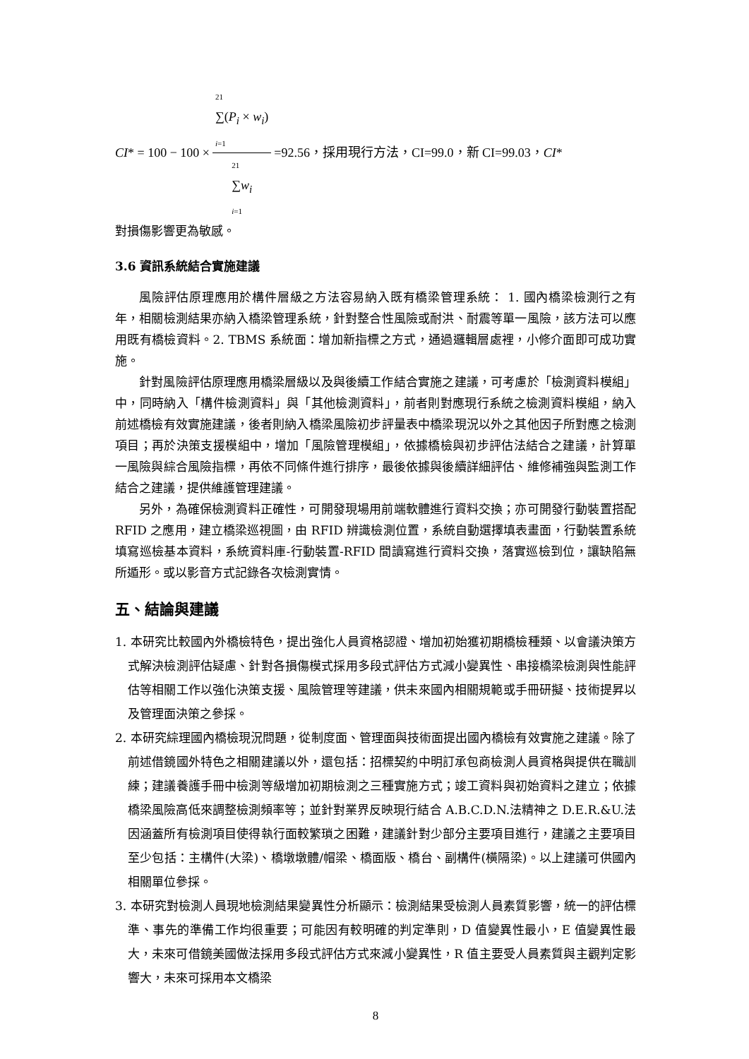CI * = 100 − 100 × 21
∑(P<sub>i</sub> × w<sub>i</sub>)
i=1 21
∑w<sub>i</sub>
i=1 =92.56，採用現行方法，CI=99.0，新 CI=99.03， CI *
對損傷影響更為敏感。
3.6 資訊系統結合實施建議
風險評估原理應用於構件層級之方法容易納入既有橋梁管理系統： 1. 國內橋梁檢測行之有年，相關檢測結果亦納入橋梁管理系統，針對整合性風險或耐洪、耐震等單一風險，該方法可以應用既有橋檢資料。2. TBMS 系統面：增加新指標之方式，通過邏輯層處裡，小修介面即可成功實施。
針對風險評估原理應用橋梁層級以及與後續工作結合實施之建議，可考慮於「檢測資料模組」中，同時納入「構件檢測資料」與「其他檢測資料」，前者則對應現行系統之檢測資料模組，納入前述橋檢有效實施建議，後者則納入橋梁風險初步評量表中橋梁現況以外之其他因子所對應之檢測項目；再於決策支援模組中，增加「風險管理模組」，依據橋檢與初步評估法結合之建議，計算單一風險與綜合風險指標，再依不同條件進行排序，最後依據與後續詳細評估、維修補強與監測工作結合之建議，提供維護管理建議。
另外，為確保檢測資料正確性，可開發現場用前端軟體進行資料交換；亦可開發行動裝置搭配 RFID 之應用，建立橋梁巡視圖，由 RFID 辨識檢測位置，系統自動選擇填表畫面，行動裝置系統填寫巡檢基本資料，系統資料庫-行動裝置-RFID 間讀寫進行資料交換，落實巡檢到位，讓缺陷無所遁形。或以影音方式記錄各次檢測實情。
五、結論與建議
1. 本研究比較國內外橋檢特色，提出強化人員資格認證、增加初始獲初期橋檢種類、以會議決策方式解決檢測評估疑慮、針對各損傷模式採用多段式評估方式減小變異性、串接橋梁檢測與性能評估等相關工作以強化決策支援、風險管理等建議，供未來國內相關規範或手冊研擬、技術提昇以及管理面決策之參採。
2. 本研究綜理國內橋檢現況問題，從制度面、管理面與技術面提出國內橋檢有效實施之建議。除了前述借鏡國外特色之相關建議以外，還包括：招標契約中明訂承包商檢測人員資格與提供在職訓練；建議養護手冊中檢測等級增加初期檢測之三種實施方式；竣工資料與初始資料之建立；依據橋梁風險高低來調整檢測頻率等；並針對業界反映現行結合 A.B.C.D.N.法精神之 D.E.R.&U.法因涵蓋所有檢測項目使得執行面較繁瑣之困難，建議針對少部分主要項目進行，建議之主要項目至少包括：主構件(大梁)、橋墩墩體/帽梁、橋面版、橋台、副構件(橫隔梁)。以上建議可供國內相關單位參採。
3. 本研究對檢測人員現地檢測結果變異性分析顯示：檢測結果受檢測人員素質影響，統一的評估標準、事先的準備工作均很重要；可能因有較明確的判定準則，D 值變異性最小，E 值變異性最大，未來可借鏡美國做法採用多段式評估方式來減小變異性，R 值主要受人員素質與主觀判定影響大，未來可採用本文橋梁
8